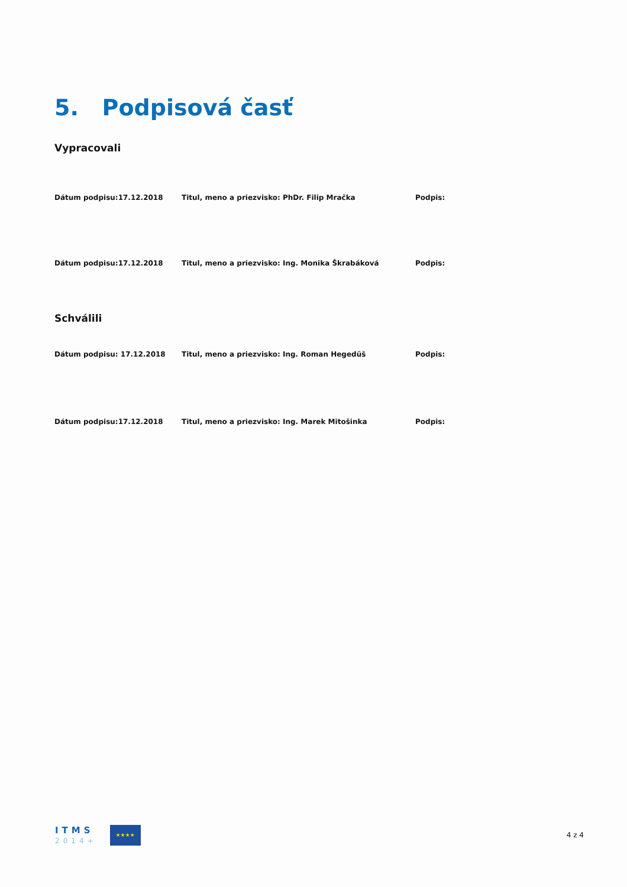5. Podpisová časť
Vypracovali
Dátum podpisu:17.12.2018 Titul, meno a priezvisko: PhDr. Filip Mračka Podpis:
Dátum podpisu:17.12.2018 Titul, meno a priezvisko: Ing. Monika Škrabáková Podpis:
Schválili
Dátum podpisu: 17.12.2018 Titul, meno a priezvisko: Ing. Roman Hegedüš Podpis:
Dátum podpisu:17.12.2018 Titul, meno a priezvisko: Ing. Marek Mitošinka Podpis:
ITMS
2014+
★★★★
4 z 4